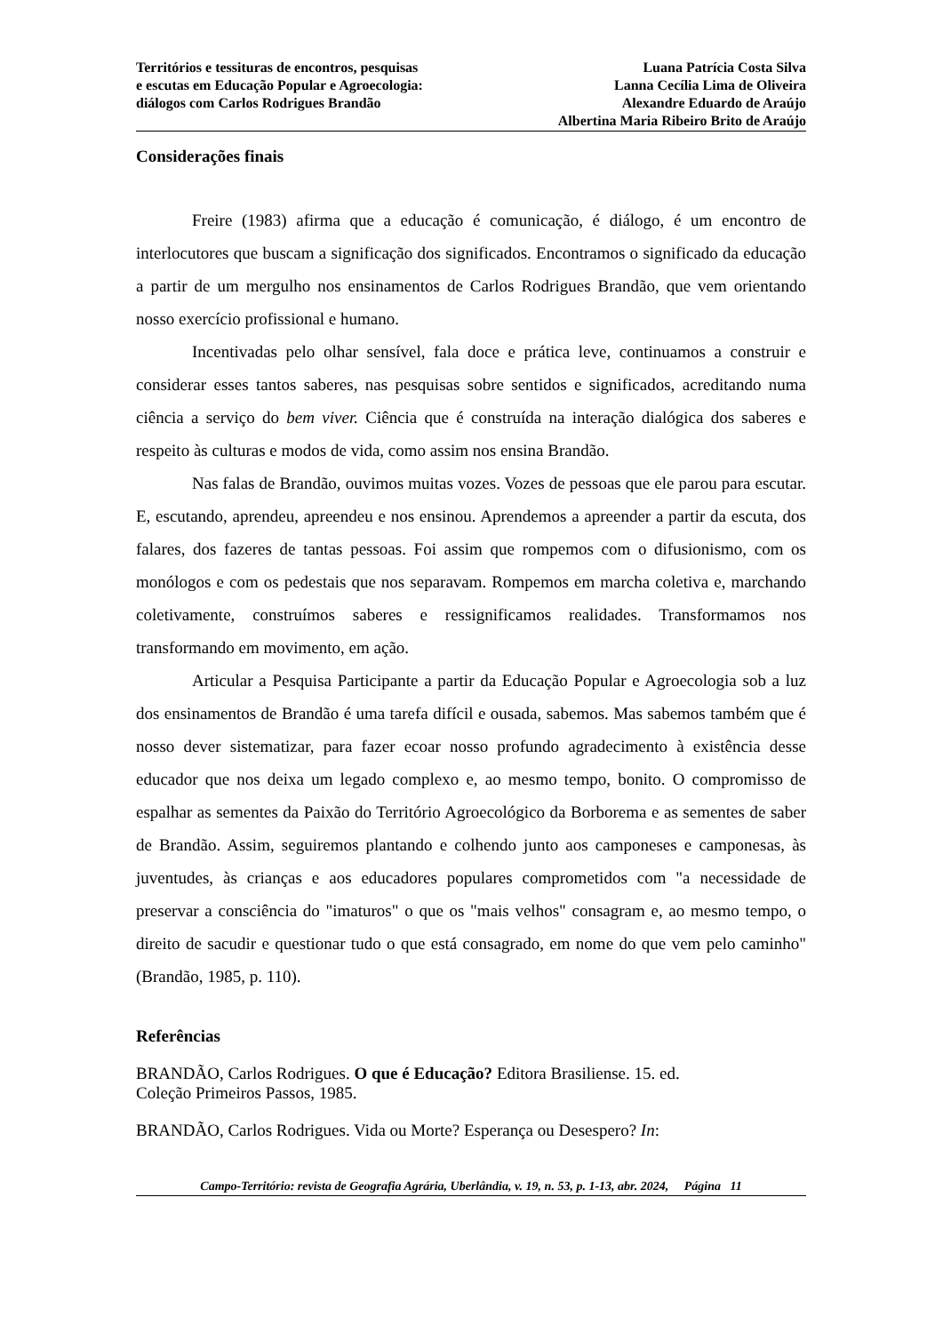Territórios e tessituras de encontros, pesquisas
e escutas em Educação Popular e Agroecologia:
diálogos com Carlos Rodrigues Brandão
Luana Patrícia Costa Silva
Lanna Cecília Lima de Oliveira
Alexandre Eduardo de Araújo
Albertina Maria Ribeiro Brito de Araújo
Considerações finais
Freire (1983) afirma que a educação é comunicação, é diálogo, é um encontro de interlocutores que buscam a significação dos significados. Encontramos o significado da educação a partir de um mergulho nos ensinamentos de Carlos Rodrigues Brandão, que vem orientando nosso exercício profissional e humano.
Incentivadas pelo olhar sensível, fala doce e prática leve, continuamos a construir e considerar esses tantos saberes, nas pesquisas sobre sentidos e significados, acreditando numa ciência a serviço do bem viver. Ciência que é construída na interação dialógica dos saberes e respeito às culturas e modos de vida, como assim nos ensina Brandão.
Nas falas de Brandão, ouvimos muitas vozes. Vozes de pessoas que ele parou para escutar. E, escutando, aprendeu, apreendeu e nos ensinou. Aprendemos a apreender a partir da escuta, dos falares, dos fazeres de tantas pessoas. Foi assim que rompemos com o difusionismo, com os monólogos e com os pedestais que nos separavam. Rompemos em marcha coletiva e, marchando coletivamente, construímos saberes e ressignificamos realidades. Transformamos nos transformando em movimento, em ação.
Articular a Pesquisa Participante a partir da Educação Popular e Agroecologia sob a luz dos ensinamentos de Brandão é uma tarefa difícil e ousada, sabemos. Mas sabemos também que é nosso dever sistematizar, para fazer ecoar nosso profundo agradecimento à existência desse educador que nos deixa um legado complexo e, ao mesmo tempo, bonito. O compromisso de espalhar as sementes da Paixão do Território Agroecológico da Borborema e as sementes de saber de Brandão. Assim, seguiremos plantando e colhendo junto aos camponeses e camponesas, às juventudes, às crianças e aos educadores populares comprometidos com "a necessidade de preservar a consciência do "imaturos" o que os "mais velhos" consagram e, ao mesmo tempo, o direito de sacudir e questionar tudo o que está consagrado, em nome do que vem pelo caminho" (Brandão, 1985, p. 110).
Referências
BRANDÃO, Carlos Rodrigues. O que é Educação? Editora Brasiliense. 15. ed.
Coleção Primeiros Passos, 1985.
BRANDÃO, Carlos Rodrigues. Vida ou Morte? Esperança ou Desespero? In:
Campo-Território: revista de Geografia Agrária, Uberlândia, v. 19, n. 53, p. 1-13, abr. 2024, Página 11